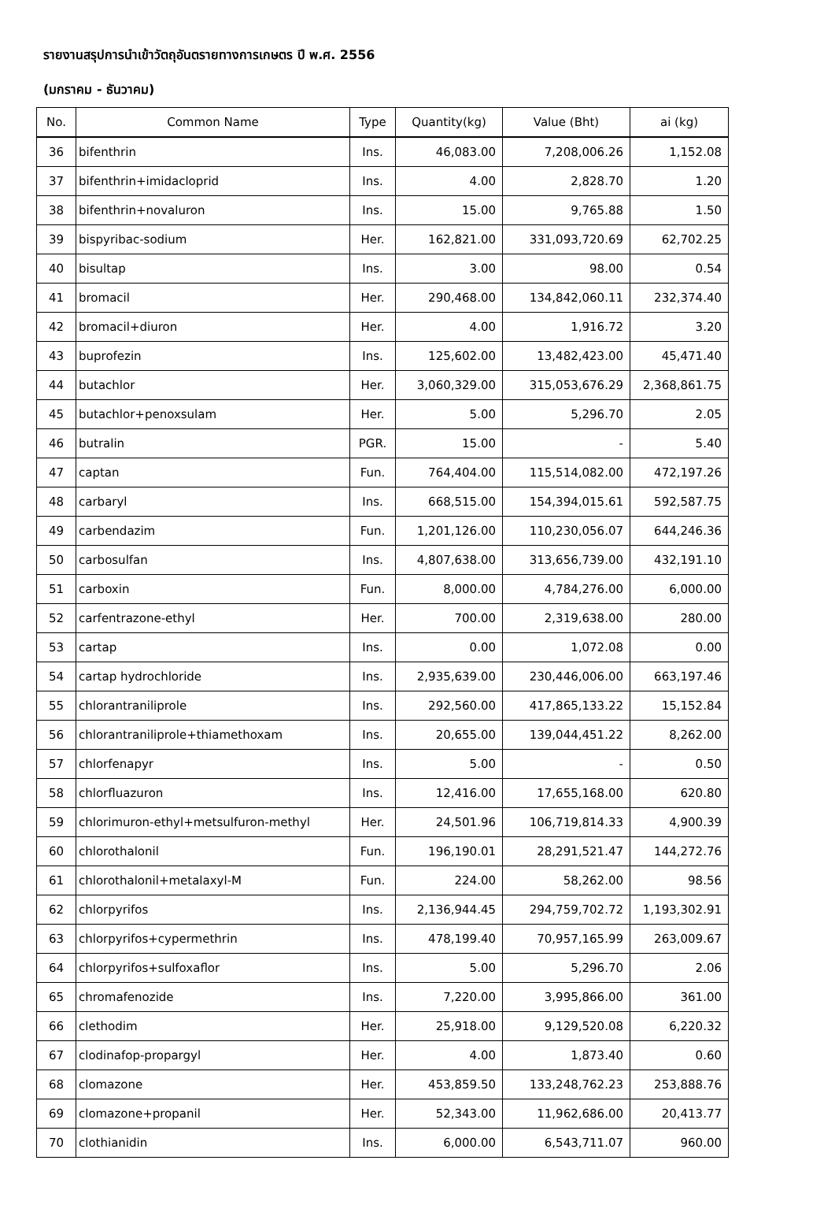รายงานสรุปการนำเข้าวัตถุอันตรายทางการเกษตร ปี พ.ศ. 2556
(มกราคม - ธันวาคม)
| No. | Common Name | Type | Quantity(kg) | Value (Bht) | ai (kg) |
| --- | --- | --- | --- | --- | --- |
| 36 | bifenthrin | Ins. | 46,083.00 | 7,208,006.26 | 1,152.08 |
| 37 | bifenthrin+imidacloprid | Ins. | 4.00 | 2,828.70 | 1.20 |
| 38 | bifenthrin+novaluron | Ins. | 15.00 | 9,765.88 | 1.50 |
| 39 | bispyribac-sodium | Her. | 162,821.00 | 331,093,720.69 | 62,702.25 |
| 40 | bisultap | Ins. | 3.00 | 98.00 | 0.54 |
| 41 | bromacil | Her. | 290,468.00 | 134,842,060.11 | 232,374.40 |
| 42 | bromacil+diuron | Her. | 4.00 | 1,916.72 | 3.20 |
| 43 | buprofezin | Ins. | 125,602.00 | 13,482,423.00 | 45,471.40 |
| 44 | butachlor | Her. | 3,060,329.00 | 315,053,676.29 | 2,368,861.75 |
| 45 | butachlor+penoxsulam | Her. | 5.00 | 5,296.70 | 2.05 |
| 46 | butralin | PGR. | 15.00 | - | 5.40 |
| 47 | captan | Fun. | 764,404.00 | 115,514,082.00 | 472,197.26 |
| 48 | carbaryl | Ins. | 668,515.00 | 154,394,015.61 | 592,587.75 |
| 49 | carbendazim | Fun. | 1,201,126.00 | 110,230,056.07 | 644,246.36 |
| 50 | carbosulfan | Ins. | 4,807,638.00 | 313,656,739.00 | 432,191.10 |
| 51 | carboxin | Fun. | 8,000.00 | 4,784,276.00 | 6,000.00 |
| 52 | carfentrazone-ethyl | Her. | 700.00 | 2,319,638.00 | 280.00 |
| 53 | cartap | Ins. | 0.00 | 1,072.08 | 0.00 |
| 54 | cartap hydrochloride | Ins. | 2,935,639.00 | 230,446,006.00 | 663,197.46 |
| 55 | chlorantraniliprole | Ins. | 292,560.00 | 417,865,133.22 | 15,152.84 |
| 56 | chlorantraniliprole+thiamethoxam | Ins. | 20,655.00 | 139,044,451.22 | 8,262.00 |
| 57 | chlorfenapyr | Ins. | 5.00 | - | 0.50 |
| 58 | chlorfluazuron | Ins. | 12,416.00 | 17,655,168.00 | 620.80 |
| 59 | chlorimuron-ethyl+metsulfuron-methyl | Her. | 24,501.96 | 106,719,814.33 | 4,900.39 |
| 60 | chlorothalonil | Fun. | 196,190.01 | 28,291,521.47 | 144,272.76 |
| 61 | chlorothalonil+metalaxyl-M | Fun. | 224.00 | 58,262.00 | 98.56 |
| 62 | chlorpyrifos | Ins. | 2,136,944.45 | 294,759,702.72 | 1,193,302.91 |
| 63 | chlorpyrifos+cypermethrin | Ins. | 478,199.40 | 70,957,165.99 | 263,009.67 |
| 64 | chlorpyrifos+sulfoxaflor | Ins. | 5.00 | 5,296.70 | 2.06 |
| 65 | chromafenozide | Ins. | 7,220.00 | 3,995,866.00 | 361.00 |
| 66 | clethodim | Her. | 25,918.00 | 9,129,520.08 | 6,220.32 |
| 67 | clodinafop-propargyl | Her. | 4.00 | 1,873.40 | 0.60 |
| 68 | clomazone | Her. | 453,859.50 | 133,248,762.23 | 253,888.76 |
| 69 | clomazone+propanil | Her. | 52,343.00 | 11,962,686.00 | 20,413.77 |
| 70 | clothianidin | Ins. | 6,000.00 | 6,543,711.07 | 960.00 |